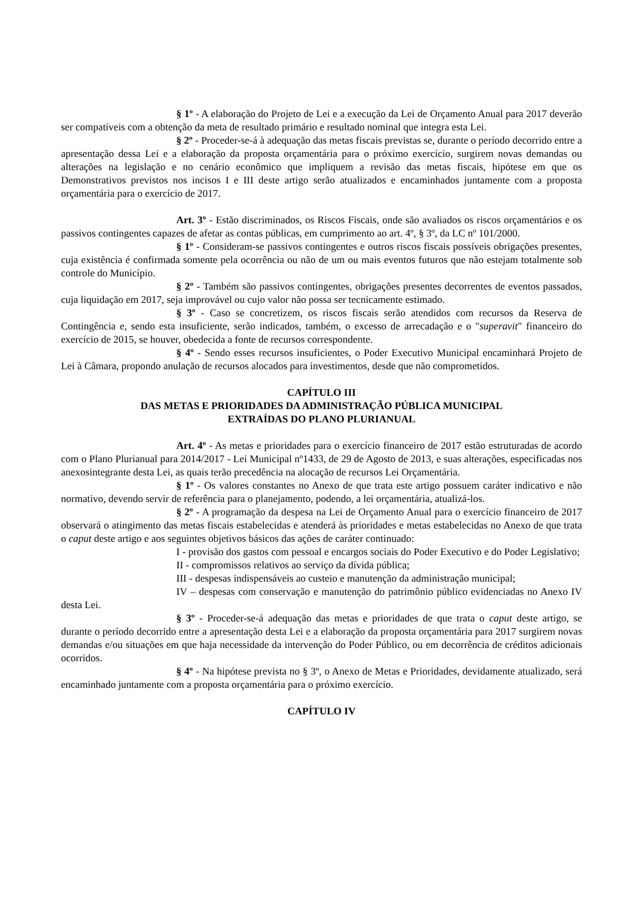§ 1º - A elaboração do Projeto de Lei e a execução da Lei de Orçamento Anual para 2017 deverão ser compatíveis com a obtenção da meta de resultado primário e resultado nominal que integra esta Lei.
§ 2º - Proceder-se-á à adequação das metas fiscais previstas se, durante o período decorrido entre a apresentação dessa Lei e a elaboração da proposta orçamentária para o próximo exercício, surgirem novas demandas ou alterações na legislação e no cenário econômico que impliquem a revisão das metas fiscais, hipótese em que os Demonstrativos previstos nos incisos I e III deste artigo serão atualizados e encaminhados juntamente com a proposta orçamentária para o exercício de 2017.
Art. 3º - Estão discriminados, os Riscos Fiscais, onde são avaliados os riscos orçamentários e os passivos contingentes capazes de afetar as contas públicas, em cumprimento ao art. 4º, § 3º, da LC nº 101/2000.
§ 1º - Consideram-se passivos contingentes e outros riscos fiscais possíveis obrigações presentes, cuja existência é confirmada somente pela ocorrência ou não de um ou mais eventos futuros que não estejam totalmente sob controle do Município.
§ 2º - Também são passivos contingentes, obrigações presentes decorrentes de eventos passados, cuja liquidação em 2017, seja improvável ou cujo valor não possa ser tecnicamente estimado.
§ 3º - Caso se concretizem, os riscos fiscais serão atendidos com recursos da Reserva de Contingência e, sendo esta insuficiente, serão indicados, também, o excesso de arrecadação e o "superavit" financeiro do exercício de 2015, se houver, obedecida a fonte de recursos correspondente.
§ 4º - Sendo esses recursos insuficientes, o Poder Executivo Municipal encaminhará Projeto de Lei à Câmara, propondo anulação de recursos alocados para investimentos, desde que não comprometidos.
CAPÍTULO III
DAS METAS E PRIORIDADES DA ADMINISTRAÇÃO PÚBLICA MUNICIPAL
EXTRAÍDAS DO PLANO PLURIANUAL
Art. 4º - As metas e prioridades para o exercício financeiro de 2017 estão estruturadas de acordo com o Plano Plurianual para 2014/2017 - Lei Municipal nº1433, de 29 de Agosto de 2013, e suas alterações, especificadas nos anexosintegrante desta Lei, as quais terão precedência na alocação de recursos Lei Orçamentária.
§ 1º - Os valores constantes no Anexo de que trata este artigo possuem caráter indicativo e não normativo, devendo servir de referência para o planejamento, podendo, a lei orçamentária, atualizá-los.
§ 2º - A programação da despesa na Lei de Orçamento Anual para o exercício financeiro de 2017 observará o atingimento das metas fiscais estabelecidas e atenderá às prioridades e metas estabelecidas no Anexo de que trata o caput deste artigo e aos seguintes objetivos básicos das ações de caráter continuado:
I - provisão dos gastos com pessoal e encargos sociais do Poder Executivo e do Poder Legislativo;
II - compromissos relativos ao serviço da dívida pública;
III - despesas indispensáveis ao custeio e manutenção da administração municipal;
IV – despesas com conservação e manutenção do patrimônio público evidenciadas no Anexo IV desta Lei.
§ 3º - Proceder-se-á adequação das metas e prioridades de que trata o caput deste artigo, se durante o período decorrido entre a apresentação desta Lei e a elaboração da proposta orçamentária para 2017 surgirem novas demandas e/ou situações em que haja necessidade da intervenção do Poder Público, ou em decorrência de créditos adicionais ocorridos.
§ 4º - Na hipótese prevista no § 3º, o Anexo de Metas e Prioridades, devidamente atualizado, será encaminhado juntamente com a proposta orçamentária para o próximo exercício.
CAPÍTULO IV